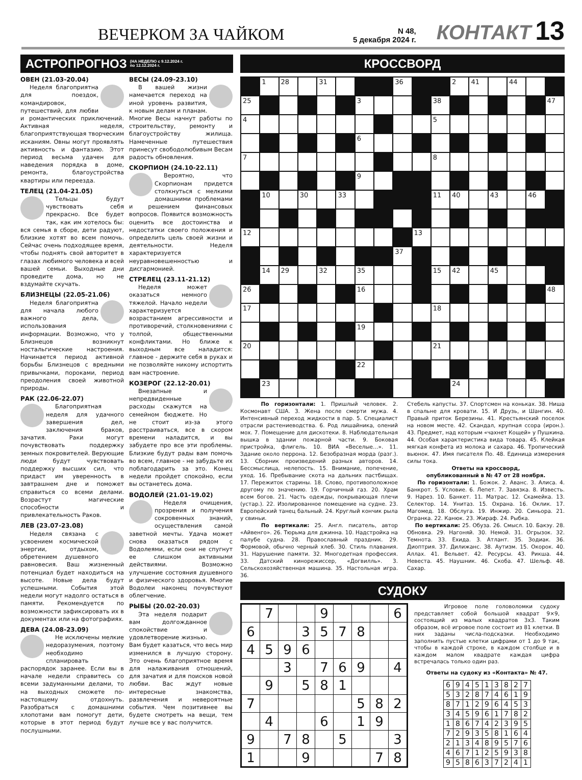ВЕЧЕРКОМ ЗА ЧАЙКОМ
N 48,
5 декабря 2024 г.
КОНТАКТ
13
АСТРОПРОГНОЗ (НА НЕДЕЛЮ с 9.12.2024 г.
по 12.12.2024 г.
ОВЕН (21.03-20.04)
Неделя благоприятна для поездок, командировок, путешествий, для любви и романтических приключений. Активная неделя, благоприятствующая творческим исканиям. Овны могут проявлять активность и фантазию. Этот период весьма удачен для наведения порядка в доме, ремонта, благоустройства квартиры или переезда.
ТЕЛЕЦ (21.04-21.05)
Тельцы будут чувствовать себя прекрасно. Все будет так, как им хотелось бы: вся семья в сборе, дети радуют, близкие хотят во всем помочь. Сейчас очень подходящее время, чтобы поднять свой авторитет в глазах любимого человека и всей вашей семьи. Выходные дни проведите дома, но не вздумайте скучать.
БЛИЗНЕЦЫ (22.05-21.06)
Неделя благоприятна для начала любого важного дела, использования информации. Возможно, что у Близнецов возникнут ностальгические настроения. Начинается период активной борьбы Близнецов с вредными привычками, пороками, период преодоления своей животной природы.
РАК (22.06-22.07)
Благоприятная неделя для удачного завершения дел, заключения браков, зачатия. Раки могут почувствовать поддержку земных покровителей. Верующие люди будут чувствовать поддержку высших сил, что придаст им уверенность в завтрашнем дне и поможет справиться со всеми делами. Возрастут магические способности и привлекательность Раков.
ЛЕВ (23.07-23.08)
Неделя связана с усвоением космической энергии, отдыхом, обретением душевного равновесия. Ваш жизненный потенциал будет находиться на высоте. Новые дела будут успешными. События этой недели могут надолго остаться в памяти. Рекомендуется по возможности зафиксировать их в документах или на фотографиях.
ДЕВА (24.08-23.09)
Не исключены мелкие недоразумения, поэтому необходимо спланировать распорядок заранее. Если вы в начале недели справитесь со всеми задуманными делами, то на выходных сможете по-настоящему отдохнуть. Разобраться с домашними хлопотами вам помогут дети, которые в этот период будут послушными.
ВЕСЫ (24.09-23.10)
В вашей жизни намечается переход на иной уровень развития, к новым делам и планам. Многие Весы начнут работы по строительству, ремонту и благоустройству жилища. Намеченные путешествия принесут свободолюбивым Весам радость обновления.
СКОРПИОН (24.10-22.11)
Вероятно, что Скорпионам придется столкнуться с мелкими домашними проблемами и решением финансовых вопросов. Появится возможность оценить все достоинства и недостатки своего положения и определить цель своей жизни и деятельности. Неделя характеризуется неуравновешенностью и дисгармонией.
СТРЕЛЕЦ (23.11-21.12)
Неделя может оказаться немного тяжелой. Начало недели характеризуется возрастанием агрессивности и противоречий, столкновениями с толпой, общественными конфликтами. Но ближе к выходным все наладится: главное - держите себя в руках и не позволяйте никому испортить вам настроение.
КОЗЕРОГ (22.12-20.01)
Внезапные и непредвиденные расходы скажутся на семейном бюджете. Но не стоит из-за этого расстраиваться, все в скором времени наладится, и вы забудете про все эти проблемы. Близкие будут рады вам помочь во всем, главное - не забудьте их поблагодарить за это. Конец недели пройдет спокойно, если вы останетесь дома.
ВОДОЛЕЙ (21.01-19.02)
Неделя очищения, прозрения и получения сокровенных знаний, осуществления самой заветной мечты. Удача может снова оказаться рядом с Водолеями, если они не спугнут ее слишком активными действиями. Возможно улучшение состояния душевного и физического здоровья. Многие Водолеи наконец почувствуют облегчение.
РЫБЫ (20.02-20.03)
Эта неделя подарит вам долгожданное спокойствие и удовлетворение жизнью. Вам будет казаться, что весь мир изменился в лучшую сторону. Это очень благоприятное время для налаживания отношений, для зачатия и для поисков новой любви. Вас ждут новые интересные знакомства, развлечения и невероятные события. Чем позитивнее вы будете смотреть на вещи, тем лучше все у вас получится.
КРОССВОРД
| | 1 | 28 | | 31 | | | | 36 | | | 2 | 41 | | 44 | | |
| 25 | | | | | | 3 | | | | 38 | | | | | | 47 |
| 4 | | | | | | | | | | 5 | | | | | | |
| | | | | | | 6 | | | | | | | | | | |
| 7 | | | | | | | | | | 8 | | | | | | |
| | | | | | | 9 | | | | | | | | | | |
| | 10 | | 30 | | 33 | | | | | 11 | 40 | | 43 | | 46 | |
| 12 | | | | | | | | | 13 | | | | | | | |
| | | | | | | | | 37 | | | | | | | | |
| | 14 | 29 | | 32 | | 35 | | | | 15 | 42 | | 45 | | | |
| 26 | | | | | | 16 | | | | | | | | | | 48 |
| 17 | | | | | | | | | | 18 | | | | | | |
| | | | | | | 19 | | | | | | | | | | |
| 20 | | | | | | | | | | 21 | | | | | | |
| | | | | | | 22 | | | | | | | | | | |
| | 23 | | | | | | | | | | 24 | | | | | |
По горизонтали: 1. Пришлый человек. 2. Космонавт США. 3. Жена после смерти мужа. 4. Интенсивный переход жидкости в пар. 5. Специалист отрасли растениеводства. 6. Род лишайника, олений мох. 7. Помещение для дискотеки. 8. Наблюдательная вышка в здании пожарной части. 9. Боковая пристройка, флигель. 10. ВИА «Веселые…». 11. Здание около перрона. 12. Безобразная морда (разг.). 13. Сборник произведений разных авторов. 14. Бессмыслица, нелепость. 15. Внимание, попечение, уход. 16. Пребывание скота на дальних пастбищах. 17. Пережиток старины. 18. Слово, противоположное другому по значению. 19. Горчичный газ. 20. Храм всем богов. 21. Часть одежды, покрывающая плечи (устар.). 22. Изолированное помещение на судне. 23. Европейский танец бальный. 24. Круглый кончик рыла у свиньи.
По вертикали: 25. Англ. писатель, автор «Айвенго». 26. Тюрьма для джинна. 10. Надстройка на палубе судна. 28. Православный праздник. 29. Формовой, обычно черный хлеб. 30. Стиль плавания. 31. Нарушение памяти. 32. Многодетная профессия. 33. Датский кинорежиссер, «Догвилль». 3. Сельскохозяйственная машина. 35. Настольная игра. 36.
Стебель капусты. 37. Спортсмен на коньках. 38. Ниша в спальне для кровати. 15. И Друзь, и Шангин. 40. Правый приток Березины. 41. Крестьянский поселок на новом месте. 42. Скандал, крупная ссора (ирон.). 43. Предмет, над которым «чахнет Кощей» у Пушкина. 44. Особая характеристика вида товара. 45. Клейкая мягкая конфета из молока и сахара. 46. Тропический вьюнок. 47. Имя писателя По. 48. Единица измерения силы тока.
Ответы на кроссворд,
опубликованный в № 47 от 28 ноября.
По горизонтали: 1. Божок. 2. Аванс. 3. Алиса. 4. Банкрот. 5. Условие. 6. Лепет. 7. Завязка. 8. Известь. 9. Нарез. 10. Банкет. 11. Матрас. 12. Скамейка. 13. Селектор. 14. Унитаз. 15. Охрана. 16. Оклик. 17. Магомед. 18. Обслуга. 19. Инжир. 20. Синьора. 21. Огранка. 22. Канюк. 23. Жираф. 24. Рыбка.
По вертикали: 25. Обуза. 26. Смысл. 10. Бакэу. 28. Обновка. 29. Нагоняй. 30. Немой. 31. Огрызок. 32. Темнота. 33. Ехида. 3. Атлант. 35. Зодиак. 36. Диоптрия. 37. Дилижанс. 38. Аутизм. 15. Окорок. 40. Аллах. 41. Вельвет. 42. Ресурсы. 43. Рикша. 44. Невеста. 45. Наушник. 46. Скоба. 47. Шельф. 48. Сахар.
СУДОКУ
| | 7 | | | 9 | | | | 6 |
| 6 | | | 3 | 5 | 7 | 8 | | |
| 4 | 5 | 9 | 6 | | | | | |
| | | 3 | | 7 | 6 | 9 | | 4 |
| | 9 | | 5 | 8 | 1 | | | |
| 7 | | | | | | 5 | 8 | 2 |
| | 4 | | | 6 | | 1 | 9 | |
| 9 | | 7 | 8 | | 5 | | | 3 |
| 1 | | | 9 | | | | 7 | 8 |
Игровое поле головоломки судоку представляет собой большой квадрат 9×9, состоящий из малых квадратов 3х3. Таким образом, всё игровое поле состоит из 81 клетки. В них заданы числа-подсказки. Необходимо заполнить пустые клетки цифрами от 1 до 9 так, чтобы в каждой строке, в каждом столбце и в каждом малом квадрате каждая цифра встречалась только один раз.
Ответы на судоку из «Контакта» № 47.
| 6 | 9 | 4 | 5 | 1 | 3 | 8 | 2 | 7 |
| 5 | 3 | 2 | 8 | 7 | 4 | 6 | 1 | 9 |
| 8 | 7 | 1 | 2 | 9 | 6 | 4 | 5 | 3 |
| 3 | 4 | 5 | 9 | 6 | 1 | 7 | 8 | 2 |
| 1 | 8 | 6 | 7 | 4 | 2 | 3 | 9 | 5 |
| 7 | 2 | 9 | 3 | 5 | 8 | 1 | 6 | 4 |
| 2 | 1 | 3 | 4 | 8 | 9 | 5 | 7 | 6 |
| 4 | 6 | 7 | 1 | 2 | 5 | 9 | 3 | 8 |
| 9 | 5 | 8 | 6 | 3 | 7 | 2 | 4 | 1 |